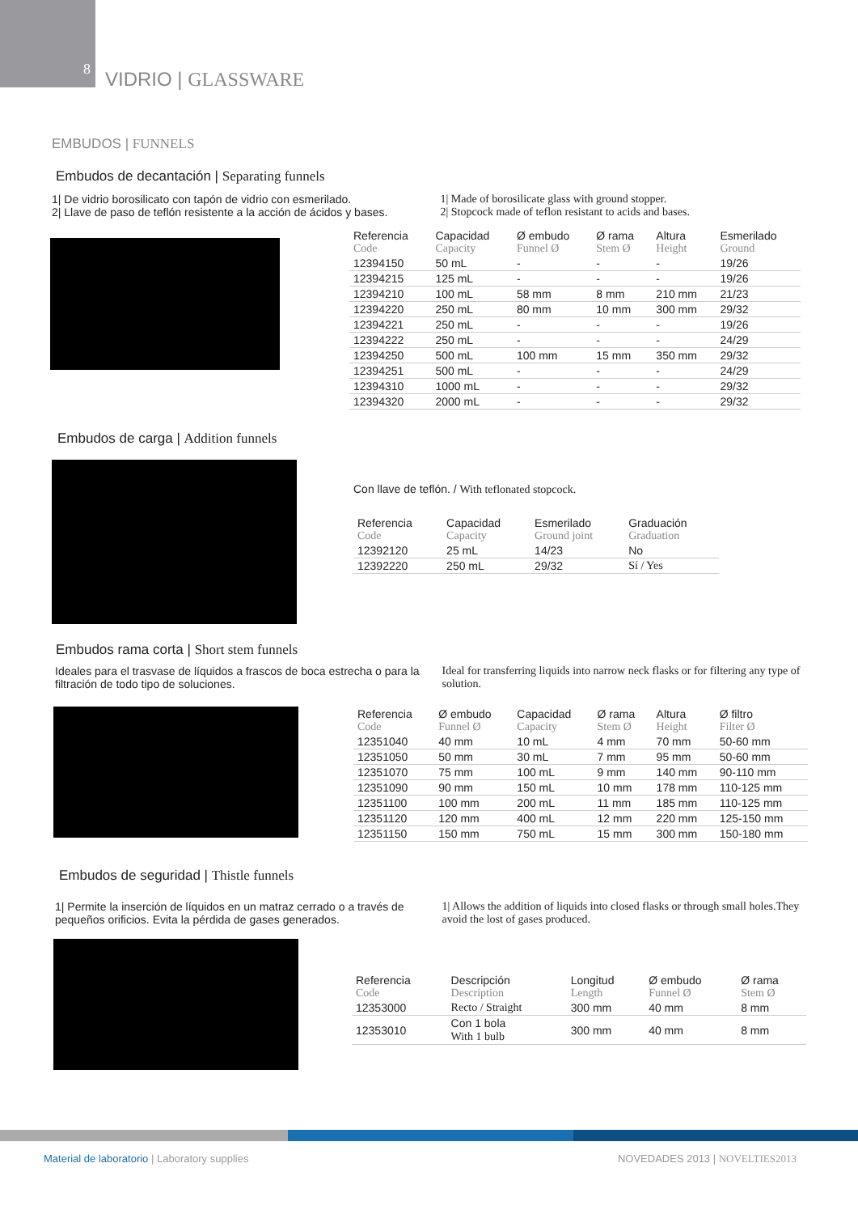8
VIDRIO | GLASSWARE
EMBUDOS | FUNNELS
Embudos de decantación | Separating funnels
1| De vidrio borosilicato con tapón de vidrio con esmerilado.
2| Llave de paso de teflón resistente a la acción de ácidos y bases.
1| Made of borosilicate glass with ground stopper.
2| Stopcock made of teflon resistant to acids and bases.
| Referencia Code | Capacidad Capacity | Ø embudo Funnel Ø | Ø rama Stem Ø | Altura Height | Esmerilado Ground |
| --- | --- | --- | --- | --- | --- |
| 12394150 | 50 mL | - | - | - | 19/26 |
| 12394215 | 125 mL | - | - | - | 19/26 |
| 12394210 | 100 mL | 58 mm | 8 mm | 210 mm | 21/23 |
| 12394220 | 250 mL | 80 mm | 10 mm | 300 mm | 29/32 |
| 12394221 | 250 mL | - | - | - | 19/26 |
| 12394222 | 250 mL | - | - | - | 24/29 |
| 12394250 | 500 mL | 100 mm | 15 mm | 350 mm | 29/32 |
| 12394251 | 500 mL | - | - | - | 24/29 |
| 12394310 | 1000 mL | - | - | - | 29/32 |
| 12394320 | 2000 mL | - | - | - | 29/32 |
Embudos de carga | Addition funnels
Con llave de teflón. / With teflonated stopcock.
| Referencia Code | Capacidad Capacity | Esmerilado Ground joint | Graduación Graduation |
| --- | --- | --- | --- |
| 12392120 | 25 mL | 14/23 | No |
| 12392220 | 250 mL | 29/32 | Sí / Yes |
Embudos rama corta | Short stem funnels
Ideales para el trasvase de líquidos a frascos de boca estrecha o para la filtración de todo tipo de soluciones.
Ideal for transferring liquids into narrow neck flasks or for filtering any type of solution.
| Referencia Code | Ø embudo Funnel Ø | Capacidad Capacity | Ø rama Stem Ø | Altura Height | Ø filtro Filter Ø |
| --- | --- | --- | --- | --- | --- |
| 12351040 | 40 mm | 10 mL | 4 mm | 70 mm | 50-60 mm |
| 12351050 | 50 mm | 30 mL | 7 mm | 95 mm | 50-60 mm |
| 12351070 | 75 mm | 100 mL | 9 mm | 140 mm | 90-110 mm |
| 12351090 | 90 mm | 150 mL | 10 mm | 178 mm | 110-125 mm |
| 12351100 | 100 mm | 200 mL | 11 mm | 185 mm | 110-125 mm |
| 12351120 | 120 mm | 400 mL | 12 mm | 220 mm | 125-150 mm |
| 12351150 | 150 mm | 750 mL | 15 mm | 300 mm | 150-180 mm |
Embudos de seguridad | Thistle funnels
1| Permite la inserción de líquidos en un matraz cerrado o a través de pequeños orificios. Evita la pérdida de gases generados.
1| Allows the addition of liquids into closed flasks or through small holes.They avoid the lost of gases produced.
| Referencia Code | Descripción Description | Longitud Length | Ø embudo Funnel Ø | Ø rama Stem Ø |
| --- | --- | --- | --- | --- |
| 12353000 | Recto / Straight | 300 mm | 40 mm | 8 mm |
| 12353010 | Con 1 bola With 1 bulb | 300 mm | 40 mm | 8 mm |
Material de laboratorio | Laboratory supplies
NOVEDADES 2013 | NOVELTIES2013